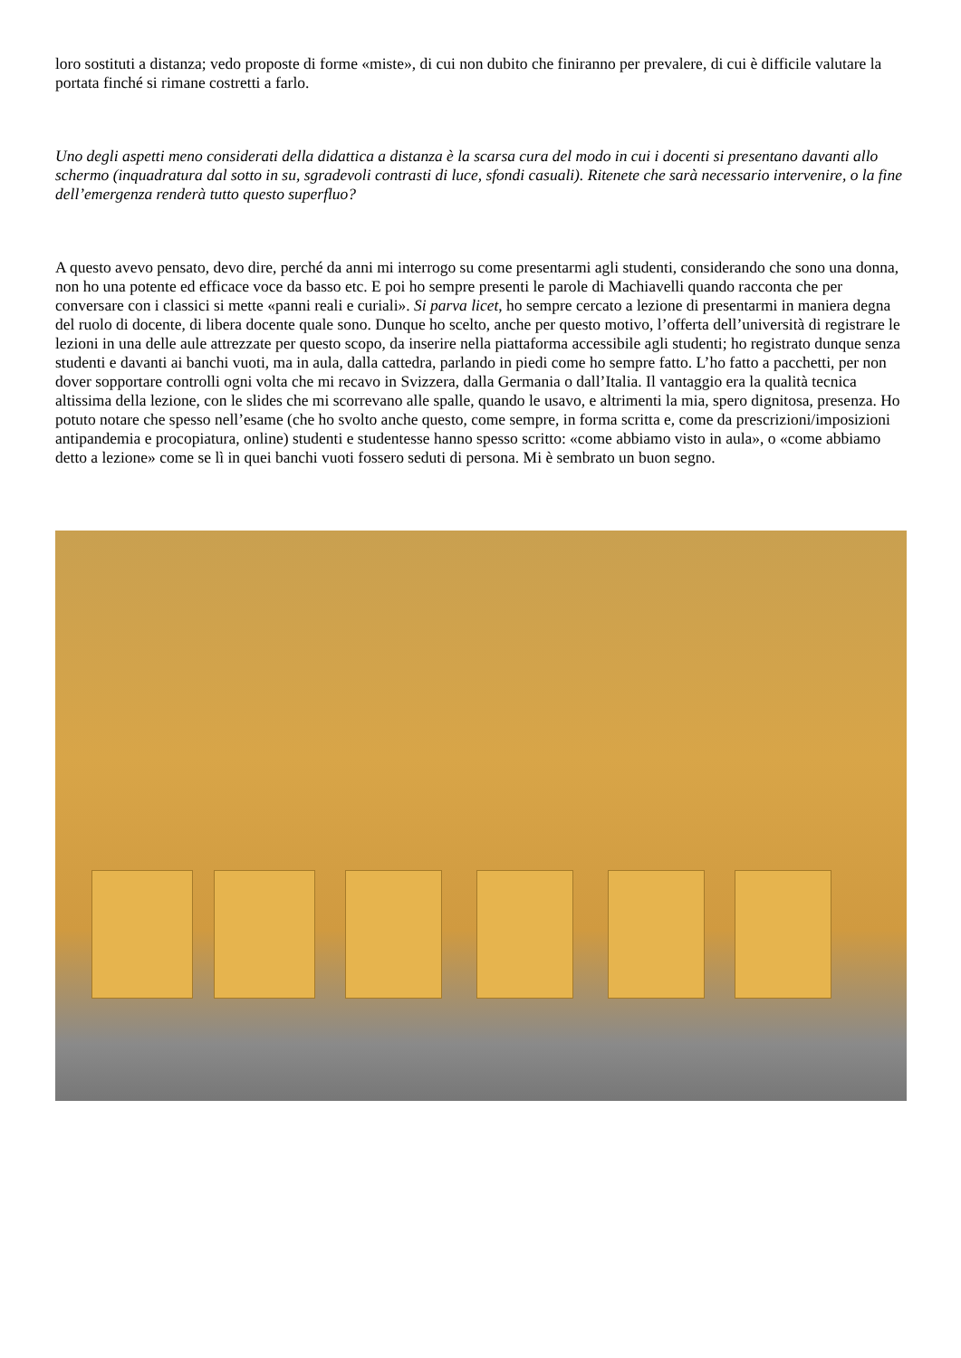loro sostituti a distanza; vedo proposte di forme «miste», di cui non dubito che finiranno per prevalere, di cui è difficile valutare la portata finché si rimane costretti a farlo.
Uno degli aspetti meno considerati della didattica a distanza è la scarsa cura del modo in cui i docenti si presentano davanti allo schermo (inquadratura dal sotto in su, sgradevoli contrasti di luce, sfondi casuali). Ritenete che sarà necessario intervenire, o la fine dell’emergenza renderà tutto questo superfluo?
A questo avevo pensato, devo dire, perché da anni mi interrogo su come presentarmi agli studenti, considerando che sono una donna, non ho una potente ed efficace voce da basso etc. E poi ho sempre presenti le parole di Machiavelli quando racconta che per conversare con i classici si mette «panni reali e curiali». Si parva licet, ho sempre cercato a lezione di presentarmi in maniera degna del ruolo di docente, di libera docente quale sono. Dunque ho scelto, anche per questo motivo, l’offerta dell’università di registrare le lezioni in una delle aule attrezzate per questo scopo, da inserire nella piattaforma accessibile agli studenti; ho registrato dunque senza studenti e davanti ai banchi vuoti, ma in aula, dalla cattedra, parlando in piedi come ho sempre fatto. L’ho fatto a pacchetti, per non dover sopportare controlli ogni volta che mi recavo in Svizzera, dalla Germania o dall’Italia. Il vantaggio era la qualità tecnica altissima della lezione, con le slides che mi scorrevano alle spalle, quando le usavo, e altrimenti la mia, spero dignitosa, presenza. Ho potuto notare che spesso nell’esame (che ho svolto anche questo, come sempre, in forma scritta e, come da prescrizioni/imposizioni antipandemia e procopiatura, online) studenti e studentesse hanno spesso scritto: «come abbiamo visto in aula», o «come abbiamo detto a lezione» come se lì in quei banchi vuoti fossero seduti di persona. Mi è sembrato un buon segno.